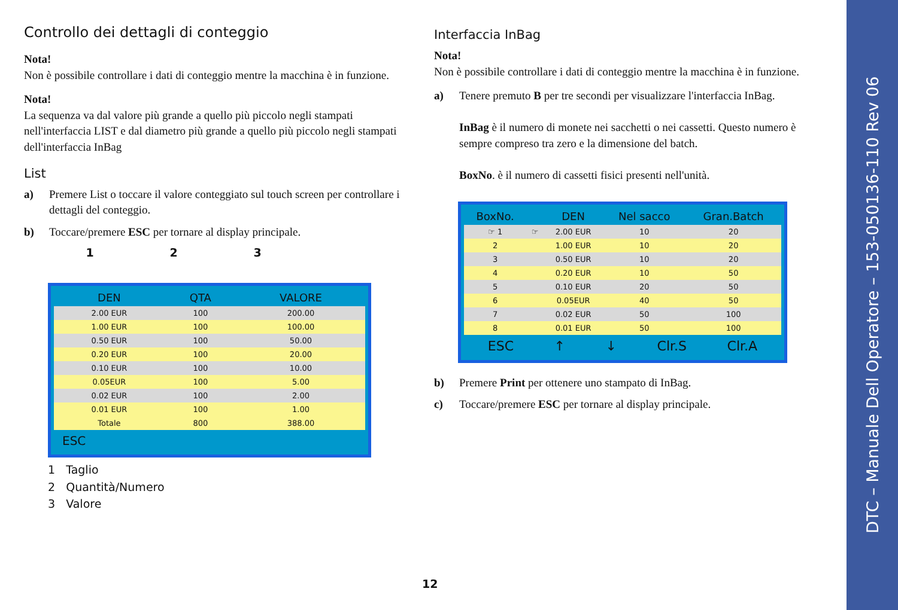Controllo dei dettagli di conteggio
Nota!
Non è possibile controllare i dati di conteggio mentre la macchina è in funzione.
Nota!
La sequenza va dal valore più grande a quello più piccolo negli stampati nell'interfaccia LIST e dal diametro più grande a quello più piccolo negli stampati dell'interfaccia InBag
List
a) Premere List o toccare il valore conteggiato sul touch screen per controllare i dettagli del conteggio.
b) Toccare/premere ESC per tornare al display principale.
1 2 3
| DEN | QTA | VALORE |
| --- | --- | --- |
| 2.00 EUR | 100 | 200.00 |
| 1.00 EUR | 100 | 100.00 |
| 0.50 EUR | 100 | 50.00 |
| 0.20 EUR | 100 | 20.00 |
| 0.10 EUR | 100 | 10.00 |
| 0.05EUR | 100 | 5.00 |
| 0.02 EUR | 100 | 2.00 |
| 0.01 EUR | 100 | 1.00 |
| Totale | 800 | 388.00 |
ESC
1 Taglio
2 Quantità/Numero
3 Valore
Interfaccia InBag
Nota!
Non è possibile controllare i dati di conteggio mentre la macchina è in funzione.
a) Tenere premuto B per tre secondi per visualizzare l'interfaccia InBag.
InBag è il numero di monete nei sacchetti o nei cassetti. Questo numero è sempre compreso tra zero e la dimensione del batch.
BoxNo. è il numero di cassetti fisici presenti nell'unità.
| BoxNo. | | DEN | Nel sacco | Gran.Batch |
| --- | --- | --- | --- | --- |
| ☞ 1 | ☞ | 2.00 EUR | 10 | 20 |
| 2 | | 1.00 EUR | 10 | 20 |
| 3 | | 0.50 EUR | 10 | 20 |
| 4 | | 0.20 EUR | 10 | 50 |
| 5 | | 0.10 EUR | 20 | 50 |
| 6 | | 0.05EUR | 40 | 50 |
| 7 | | 0.02 EUR | 50 | 100 |
| 8 | | 0.01 EUR | 50 | 100 |
ESC ↑ ↓ Clr.S Clr.A
b) Premere Print per ottenere uno stampato di InBag.
c) Toccare/premere ESC per tornare al display principale.
12
DTC – Manuale Dell Operatore – 153-050136-110 Rev 06